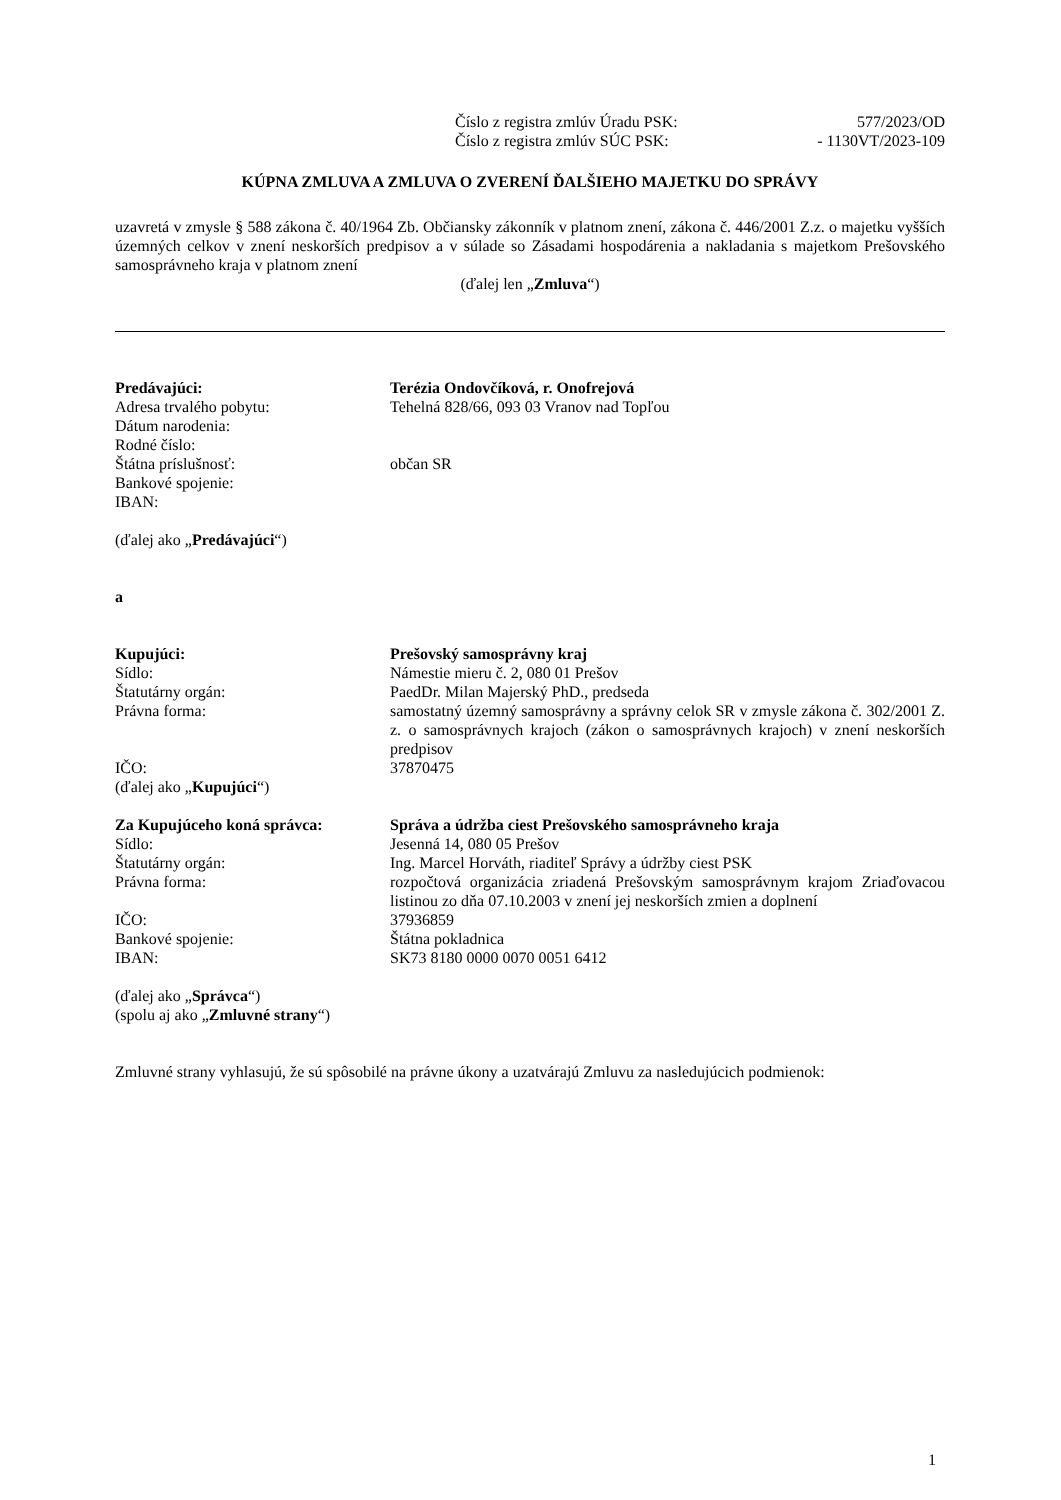Číslo z registra zmlúv Úradu PSK: 577/2023/OD
Číslo z registra zmlúv SÚC PSK: - 1130VT/2023-109
KÚPNA ZMLUVA A ZMLUVA O ZVERENÍ ĎALŠIEHO MAJETKU DO SPRÁVY
uzavretá v zmysle § 588 zákona č. 40/1964 Zb. Občiansky zákonník v platnom znení, zákona č. 446/2001 Z.z. o majetku vyšších územných celkov v znení neskorších predpisov a v súlade so Zásadami hospodárenia a nakladania s majetkom Prešovského samosprávneho kraja v platnom znení
(ďalej len „Zmluva“)
| Predávajúci: | Terézia Ondovčíková, r. Onofrejová |
| Adresa trvalého pobytu: | Tehelná 828/66, 093 03 Vranov nad Topľou |
| Dátum narodenia: | |
| Rodné číslo: | |
| Štátna príslušnosť: | občan SR |
| Bankové spojenie: | |
| IBAN: | |
(ďalej ako „Predávajúci“)
a
| Kupujúci: | Prešovský samosprávny kraj |
| Sídlo: | Námestie mieru č. 2, 080 01 Prešov |
| Štatutárny orgán: | PaedDr. Milan Majerský PhD., predseda |
| Právna forma: | samostatný územný samosprávny a správny celok SR v zmysle zákona č. 302/2001 Z. z. o samosprávnych krajoch (zákon o samosprávnych krajoch) v znení neskorších predpisov |
| IČO: | 37870475 |
| (ďalej ako „ Kupujúci “) | |
| Za Kupujúceho koná správca: | Správa a údržba ciest Prešovského samosprávneho kraja |
| Sídlo: | Jesenná 14, 080 05 Prešov |
| Štatutárny orgán: | Ing. Marcel Horváth, riaditeľ Správy a údržby ciest PSK |
| Právna forma: | rozpočtová organizácia zriadená Prešovským samosprávnym krajom Zriaďovacou listinou zo dňa 07.10.2003 v znení jej neskorších zmien a doplnení |
| IČO: | 37936859 |
| Bankové spojenie: | Štátna pokladnica |
| IBAN: | SK73 8180 0000 0070 0051 6412 |
(ďalej ako „Správca“)
(spolu aj ako „Zmluvné strany“)
Zmluvné strany vyhlasujú, že sú spôsobilé na právne úkony a uzatvárajú Zmluvu za nasledujúcich podmienok:
1